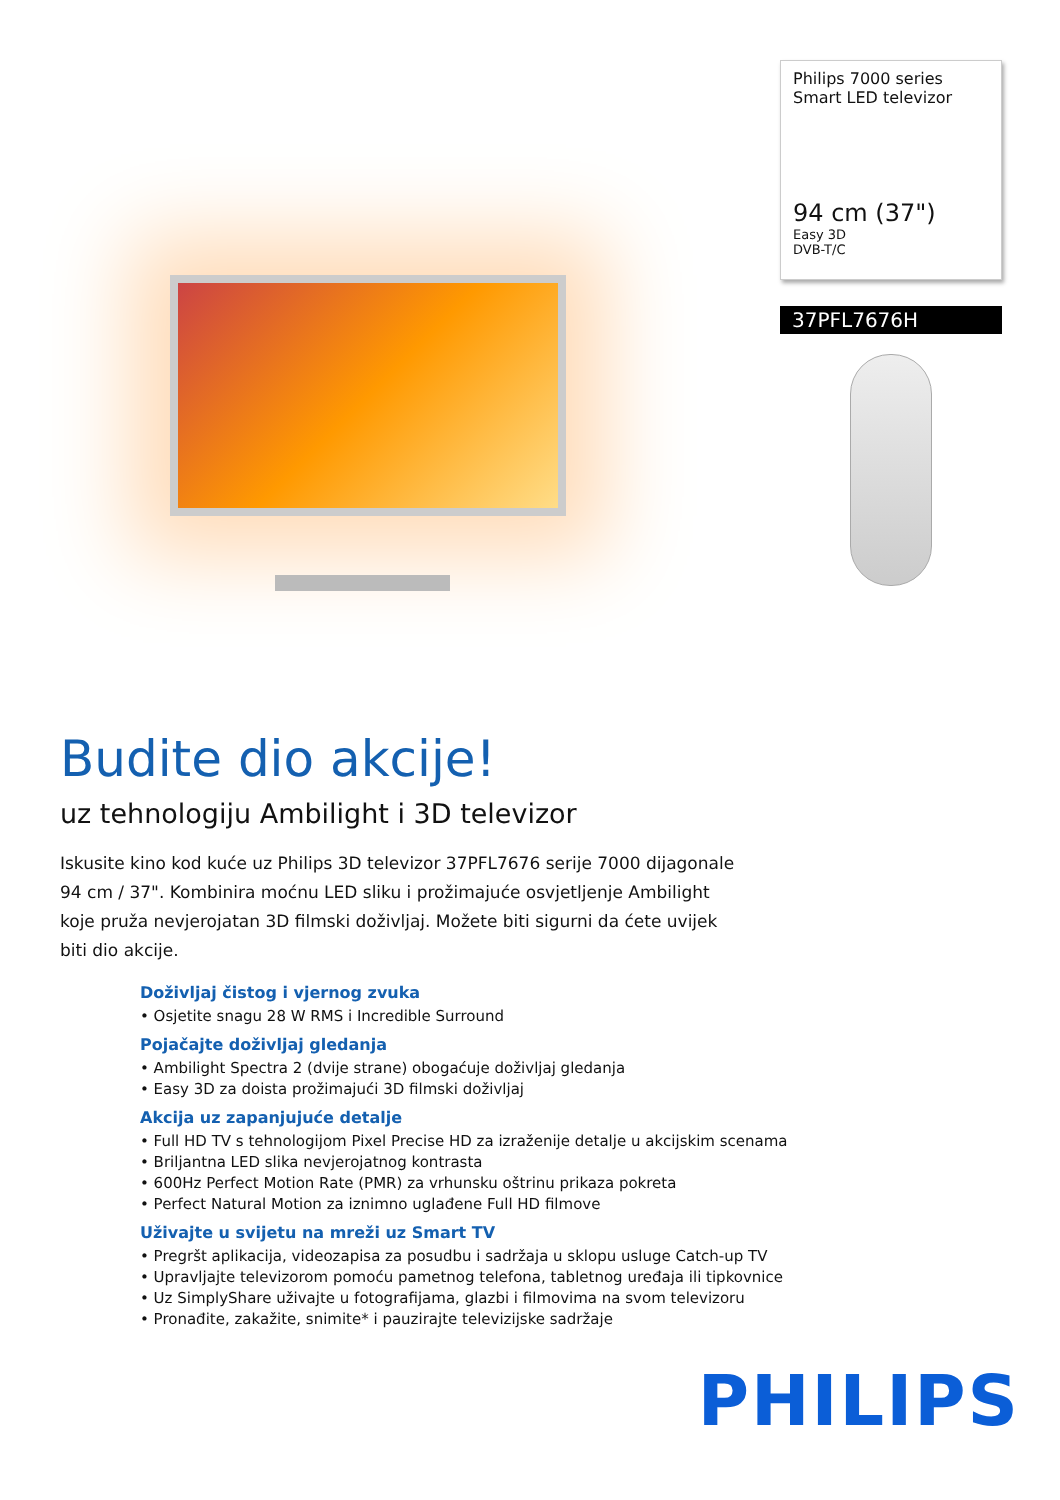Philips 7000 series
Smart LED televizor
94 cm (37")
Easy 3D
DVB-T/C
37PFL7676H
Budite dio akcije!
uz tehnologiju Ambilight i 3D televizor
Iskusite kino kod kuće uz Philips 3D televizor 37PFL7676 serije 7000 dijagonale 94 cm / 37". Kombinira moćnu LED sliku i prožimajuće osvjetljenje Ambilight koje pruža nevjerojatan 3D filmski doživljaj. Možete biti sigurni da ćete uvijek biti dio akcije.
Doživljaj čistog i vjernog zvuka
• Osjetite snagu 28 W RMS i Incredible Surround
Pojačajte doživljaj gledanja
• Ambilight Spectra 2 (dvije strane) obogaćuje doživljaj gledanja
• Easy 3D za doista prožimajući 3D filmski doživljaj
Akcija uz zapanjujuće detalje
• Full HD TV s tehnologijom Pixel Precise HD za izraženije detalje u akcijskim scenama
• Briljantna LED slika nevjerojatnog kontrasta
• 600Hz Perfect Motion Rate (PMR) za vrhunsku oštrinu prikaza pokreta
• Perfect Natural Motion za iznimno uglađene Full HD filmove
Uživajte u svijetu na mreži uz Smart TV
• Pregršt aplikacija, videozapisa za posudbu i sadržaja u sklopu usluge Catch-up TV
• Upravljajte televizorom pomoću pametnog telefona, tabletnog uređaja ili tipkovnice
• Uz SimplyShare uživajte u fotografijama, glazbi i filmovima na svom televizoru
• Pronađite, zakažite, snimite* i pauzirajte televizijske sadržaje
PHILIPS